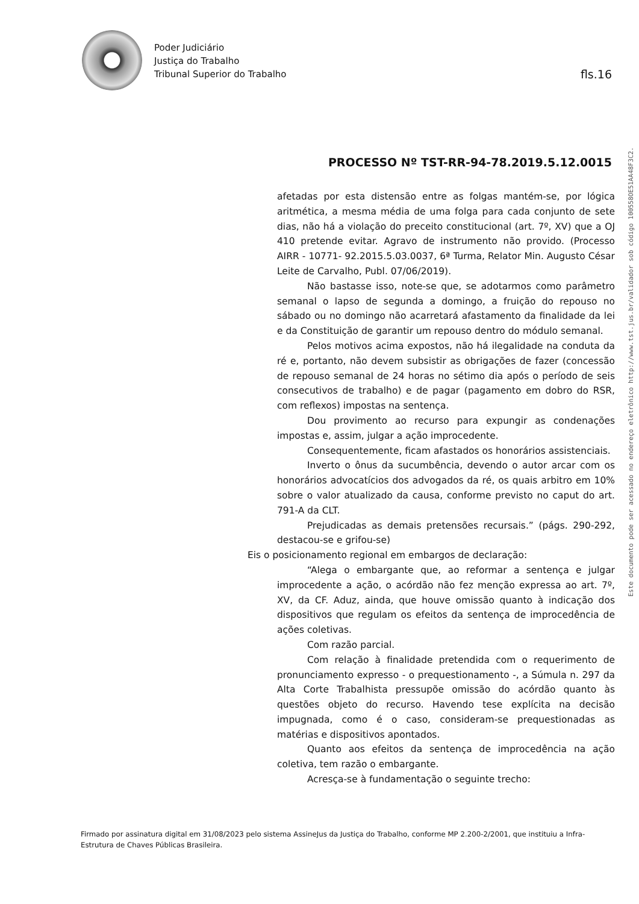Poder Judiciário
Justiça do Trabalho
Tribunal Superior do Trabalho
fls.16
PROCESSO Nº TST-RR-94-78.2019.5.12.0015
Este documento pode ser acessado no endereço eletrônico http://www.tst.jus.br/validador sob código 100558OE51AA48F3C2.
afetadas por esta distensão entre as folgas mantém-se, por lógica aritmética, a mesma média de uma folga para cada conjunto de sete dias, não há a violação do preceito constitucional (art. 7º, XV) que a OJ 410 pretende evitar. Agravo de instrumento não provido. (Processo AIRR - 10771- 92.2015.5.03.0037, 6ª Turma, Relator Min. Augusto César Leite de Carvalho, Publ. 07/06/2019).
Não bastasse isso, note-se que, se adotarmos como parâmetro semanal o lapso de segunda a domingo, a fruição do repouso no sábado ou no domingo não acarretará afastamento da finalidade da lei e da Constituição de garantir um repouso dentro do módulo semanal.
Pelos motivos acima expostos, não há ilegalidade na conduta da ré e, portanto, não devem subsistir as obrigações de fazer (concessão de repouso semanal de 24 horas no sétimo dia após o período de seis consecutivos de trabalho) e de pagar (pagamento em dobro do RSR, com reflexos) impostas na sentença.
Dou provimento ao recurso para expungir as condenações impostas e, assim, julgar a ação improcedente.
Consequentemente, ficam afastados os honorários assistenciais.
Inverto o ônus da sucumbência, devendo o autor arcar com os honorários advocatícios dos advogados da ré, os quais arbitro em 10% sobre o valor atualizado da causa, conforme previsto no caput do art. 791-A da CLT.
Prejudicadas as demais pretensões recursais.” (págs. 290-292, destacou-se e grifou-se)
Eis o posicionamento regional em embargos de declaração:
“Alega o embargante que, ao reformar a sentença e julgar improcedente a ação, o acórdão não fez menção expressa ao art. 7º, XV, da CF. Aduz, ainda, que houve omissão quanto à indicação dos dispositivos que regulam os efeitos da sentença de improcedência de ações coletivas.
Com razão parcial.
Com relação à finalidade pretendida com o requerimento de pronunciamento expresso - o prequestionamento -, a Súmula n. 297 da Alta Corte Trabalhista pressupõe omissão do acórdão quanto às questões objeto do recurso. Havendo tese explícita na decisão impugnada, como é o caso, consideram-se prequestionadas as matérias e dispositivos apontados.
Quanto aos efeitos da sentença de improcedência na ação coletiva, tem razão o embargante.
Acresça-se à fundamentação o seguinte trecho:
Firmado por assinatura digital em 31/08/2023 pelo sistema AssineJus da Justiça do Trabalho, conforme MP 2.200-2/2001, que instituiu a Infra-Estrutura de Chaves Públicas Brasileira.